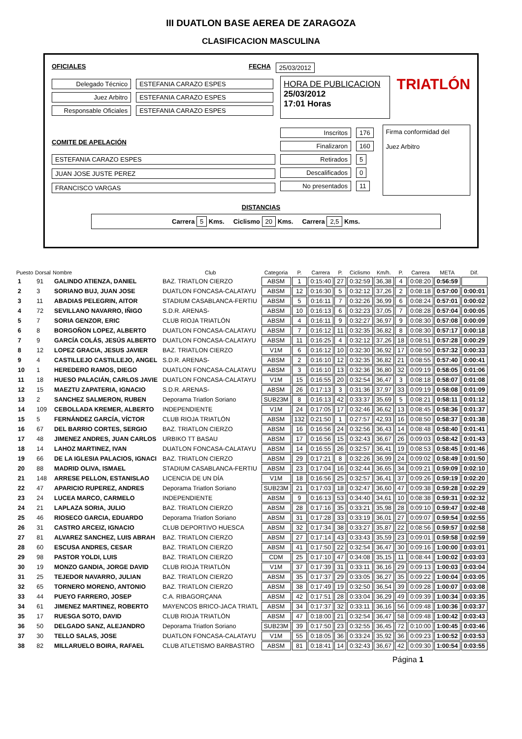III DUATLON BASE AEREA DE ZARAGOZA
CLASIFICACION MASCULINA
OFICIALES FECHA 25/03/2012
Delegado Técnico ESTEFANIA CARAZO ESPES
Juez Arbitro ESTEFANIA CARAZO ESPES
Responsable Oficiales ESTEFANIA CARAZO ESPES
HORA DE PUBLICACION
25/03/2012
17:01 Horas
TRIATLÓN
COMITE DE APELACIÓN
ESTEFANIA CARAZO ESPES JUAN JOSE JUSTE PEREZ FRANCISCO VARGAS
Inscritos 176
Finalizaron 160
Retirados 5
Descalificados 0
No presentados 11
Firma conformidad del
Juez Arbitro
DISTANCIAS
Carrera 5 Kms. Ciclismo 20 Kms. Carrera 2,5 Kms.
| Puesto | Dorsal | Nombre | Club | Categoria | P. | Carrera | P. | Ciclismo | Km/h. | P. | Carrera | META | Dif. |
| --- | --- | --- | --- | --- | --- | --- | --- | --- | --- | --- | --- | --- | --- |
| 1 | 91 | GALINDO ATIENZA, DANIEL | BAZ. TRIATLON CIERZO | ABSM | 1 | 0:15:40 | 27 | 0:32:59 | 36,38 | 4 | 0:08:20 | 0:56:59 | |
| 2 | 3 | SORIANO BUJ, JUAN JOSE | DUATLON FONCASA-CALATAYU | ABSM | 12 | 0:16:30 | 5 | 0:32:12 | 37,26 | 2 | 0:08:18 | 0:57:00 | 0:00:01 |
| 3 | 11 | ABADIAS PELEGRIN, AITOR | STADIUM CASABLANCA-FERTIU | ABSM | 5 | 0:16:11 | 7 | 0:32:26 | 36,99 | 6 | 0:08:24 | 0:57:01 | 0:00:02 |
| 4 | 72 | SEVILLANO NAVARRO, IÑIGO | S.D.R. ARENAS- | ABSM | 10 | 0:16:13 | 6 | 0:32:23 | 37,05 | 7 | 0:08:28 | 0:57:04 | 0:00:05 |
| 5 | 7 | SORIA GENZOR, ERIC | CLUB RIOJA TRIATLÓN | ABSM | 4 | 0:16:11 | 9 | 0:32:27 | 36,97 | 9 | 0:08:30 | 0:57:08 | 0:00:09 |
| 6 | 8 | BORGOÑON LOPEZ, ALBERTO | DUATLON FONCASA-CALATAYU | ABSM | 7 | 0:16:12 | 11 | 0:32:35 | 36,82 | 8 | 0:08:30 | 0:57:17 | 0:00:18 |
| 7 | 9 | GARCÍA COLÁS, JESÚS ALBERTO | DUATLON FONCASA-CALATAYU | ABSM | 11 | 0:16:25 | 4 | 0:32:12 | 37,26 | 18 | 0:08:51 | 0:57:28 | 0:00:29 |
| 8 | 12 | LOPEZ GRACIA, JESUS JAVIER | BAZ. TRIATLON CIERZO | V1M | 6 | 0:16:12 | 10 | 0:32:30 | 36,92 | 17 | 0:08:50 | 0:57:32 | 0:00:33 |
| 9 | 4 | CASTILLEJO CASTILLEJO, ANGEL | S.D.R. ARENAS- | ABSM | 2 | 0:16:10 | 12 | 0:32:35 | 36,82 | 21 | 0:08:55 | 0:57:40 | 0:00:41 |
| 10 | 1 | HEREDERO RAMOS, DIEGO | DUATLON FONCASA-CALATAYU | ABSM | 3 | 0:16:10 | 13 | 0:32:36 | 36,80 | 32 | 0:09:19 | 0:58:05 | 0:01:06 |
| 11 | 18 | HUESO PALACIÁN, CARLOS JAVIE | DUATLON FONCASA-CALATAYU | V1M | 15 | 0:16:55 | 20 | 0:32:54 | 36,47 | 3 | 0:08:18 | 0:58:07 | 0:01:08 |
| 12 | 15 | MAEZTU ZAPATERIA, IGNACIO | S.D.R. ARENAS- | ABSM | 26 | 0:17:13 | 3 | 0:31:36 | 37,97 | 33 | 0:09:19 | 0:58:08 | 0:01:09 |
| 13 | 2 | SANCHEZ SALMERON, RUBEN | Deporama Triatlon Soriano | SUB23M | 8 | 0:16:13 | 42 | 0:33:37 | 35,69 | 5 | 0:08:21 | 0:58:11 | 0:01:12 |
| 14 | 109 | CEBOLLADA KREMER, ALBERTO | INDEPENDIENTE | V1M | 24 | 0:17:05 | 17 | 0:32:46 | 36,62 | 13 | 0:08:45 | 0:58:36 | 0:01:37 |
| 15 | 5 | FERNÁNDEZ GARCÍA, VÍCTOR | CLUB RIOJA TRIATLÓN | ABSM | 132 | 0:21:50 | 1 | 0:27:57 | 42,93 | 16 | 0:08:50 | 0:58:37 | 0:01:38 |
| 16 | 67 | DEL BARRIO CORTES, SERGIO | BAZ. TRIATLON CIERZO | ABSM | 16 | 0:16:56 | 24 | 0:32:56 | 36,43 | 14 | 0:08:48 | 0:58:40 | 0:01:41 |
| 17 | 48 | JIMENEZ ANDRES, JUAN CARLOS | URBIKO TT BASAU | ABSM | 17 | 0:16:56 | 15 | 0:32:43 | 36,67 | 26 | 0:09:03 | 0:58:42 | 0:01:43 |
| 18 | 14 | LAHOZ MARTINEZ, IVAN | DUATLON FONCASA-CALATAYU | ABSM | 14 | 0:16:55 | 26 | 0:32:57 | 36,41 | 19 | 0:08:53 | 0:58:45 | 0:01:46 |
| 19 | 66 | DE LA IGLESIA PALACIOS, IGNACI | BAZ. TRIATLON CIERZO | ABSM | 29 | 0:17:21 | 8 | 0:32:26 | 36,99 | 24 | 0:09:02 | 0:58:49 | 0:01:50 |
| 20 | 88 | MADRID OLIVA, ISMAEL | STADIUM CASABLANCA-FERTIU | ABSM | 23 | 0:17:04 | 16 | 0:32:44 | 36,65 | 34 | 0:09:21 | 0:59:09 | 0:02:10 |
| 21 | 148 | ARRESE PELLON, ESTANISLAO | LICENCIA DE UN DÍA | V1M | 18 | 0:16:56 | 25 | 0:32:57 | 36,41 | 37 | 0:09:26 | 0:59:19 | 0:02:20 |
| 22 | 47 | APARICIO RUPEREZ, ANDRES | Deporama Triatlon Soriano | SUB23M | 21 | 0:17:03 | 18 | 0:32:47 | 36,60 | 47 | 0:09:38 | 0:59:28 | 0:02:29 |
| 23 | 24 | LUCEA MARCO, CARMELO | INDEPENDIENTE | ABSM | 9 | 0:16:13 | 53 | 0:34:40 | 34,61 | 10 | 0:08:38 | 0:59:31 | 0:02:32 |
| 24 | 21 | LAPLAZA SORIA, JULIO | BAZ. TRIATLON CIERZO | ABSM | 28 | 0:17:16 | 35 | 0:33:21 | 35,98 | 28 | 0:09:10 | 0:59:47 | 0:02:48 |
| 25 | 46 | RIOSECO GARCIA, EDUARDO | Deporama Triatlon Soriano | ABSM | 31 | 0:17:28 | 33 | 0:33:19 | 36,01 | 27 | 0:09:07 | 0:59:54 | 0:02:55 |
| 26 | 31 | CASTRO ARCEIZ, IGNACIO | CLUB DEPORTIVO HUESCA | ABSM | 32 | 0:17:34 | 38 | 0:33:27 | 35,87 | 22 | 0:08:56 | 0:59:57 | 0:02:58 |
| 27 | 81 | ALVAREZ SANCHEZ, LUIS ABRAH | BAZ. TRIATLON CIERZO | ABSM | 27 | 0:17:14 | 43 | 0:33:43 | 35,59 | 23 | 0:09:01 | 0:59:58 | 0:02:59 |
| 28 | 60 | ESCUSA ANDRES, CESAR | BAZ. TRIATLON CIERZO | ABSM | 41 | 0:17:50 | 22 | 0:32:54 | 36,47 | 30 | 0:09:16 | 1:00:00 | 0:03:01 |
| 29 | 98 | PASTOR YOLDI, LUIS | BAZ. TRIATLON CIERZO | CDM | 25 | 0:17:10 | 47 | 0:34:08 | 35,15 | 11 | 0:08:44 | 1:00:02 | 0:03:03 |
| 30 | 19 | MONZO GANDIA, JORGE DAVID | CLUB RIOJA TRIATLÓN | V1M | 37 | 0:17:39 | 31 | 0:33:11 | 36,16 | 29 | 0:09:13 | 1:00:03 | 0:03:04 |
| 31 | 25 | TEJEDOR NAVARRO, JULIAN | BAZ. TRIATLON CIERZO | ABSM | 35 | 0:17:37 | 29 | 0:33:05 | 36,27 | 35 | 0:09:22 | 1:00:04 | 0:03:05 |
| 32 | 65 | TORNERO MORENO, ANTONIO | BAZ. TRIATLON CIERZO | ABSM | 38 | 0:17:49 | 19 | 0:32:50 | 36,54 | 39 | 0:09:28 | 1:00:07 | 0:03:08 |
| 33 | 44 | PUEYO FARRERO, JOSEP | C.A. RIBAGORÇANA | ABSM | 42 | 0:17:51 | 28 | 0:33:04 | 36,29 | 49 | 0:09:39 | 1:00:34 | 0:03:35 |
| 34 | 61 | JIMENEZ MARTINEZ, ROBERTO | MAYENCOS BRICO-JACA TRIATL | ABSM | 34 | 0:17:37 | 32 | 0:33:11 | 36,16 | 56 | 0:09:48 | 1:00:36 | 0:03:37 |
| 35 | 17 | RUESGA SOTO, DAVID | CLUB RIOJA TRIATLÓN | ABSM | 47 | 0:18:00 | 21 | 0:32:54 | 36,47 | 58 | 0:09:48 | 1:00:42 | 0:03:43 |
| 36 | 50 | DELGADO SANZ, ALEJANDRO | Deporama Triatlon Soriano | SUB23M | 39 | 0:17:50 | 23 | 0:32:55 | 36,45 | 72 | 0:10:00 | 1:00:45 | 0:03:46 |
| 37 | 30 | TELLO SALAS, JOSE | DUATLON FONCASA-CALATAYU | V1M | 55 | 0:18:05 | 36 | 0:33:24 | 35,92 | 36 | 0:09:23 | 1:00:52 | 0:03:53 |
| 38 | 82 | MILLARUELO BOIRA, RAFAEL | CLUB ATLETISMO BARBASTRO | ABSM | 81 | 0:18:41 | 14 | 0:32:43 | 36,67 | 42 | 0:09:30 | 1:00:54 | 0:03:55 |
Página 1